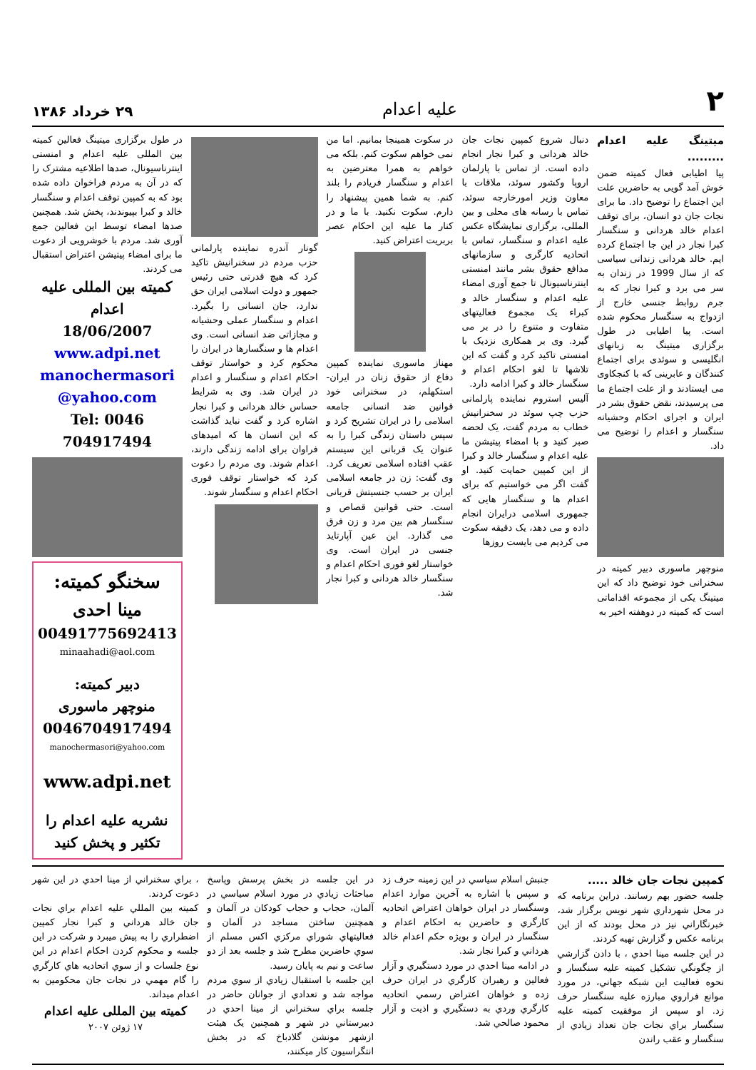۲ علیه اعدام ۲۹ خرداد ۱۳۸۶
میتینگ علیه اعدام .........
پیا اطیابی فعال کمیته ضمن خوش آمد گویی به حاضرین علت این اجتماع را توضیح داد. ما برای نجات جان دو انسان، برای توقف اعدام خالد هردانی و سنگسار کبرا نجار در این جا اجتماع کرده ایم. خالد هردانی زندانی سیاسی که از سال 1999 در زندان به سر می برد و کبرا نجار که به جرم روابط جنسی خارج از ازدواج به سنگسار محکوم شده است. پیا اطیابی در طول برگزاری میتینگ به زبانهای انگلیسی و سوئدی برای اجتماع کنندگان و عابرینی که با کنجکاوی می ایستادند و از علت اجتماع ما می پرسیدند، نقض حقوق بشر در ایران و اجرای احکام وحشیانه سنگسار و اعدام را توضیح می داد.
منوچهر ماسوری دبیر کمیته در سخنرانی خود توضیح داد که این میتینگ یکی از مجموعه اقداماتی است که کمیته در دوهفته اخیر به
دنبال شروع کمپین نجات جان خالد هردانی و کبرا نجار انجام داده است. از تماس با پارلمان اروپا وکشور سوئد، ملاقات با معاون وزیر امورخارجه سوئد، تماس با رسانه های محلی و بین المللی، برگزاری نمایشگاه عکس علیه اعدام و سنگسار، تماس با اتحادیه کارگری و سازمانهای مدافع حقوق بشر مانند امنستی اینترناسیونال تا جمع آوری امضاء علیه اعدام و سنگسار خالد و کبراء یک مجموع فعالیتهای متفاوت و متنوع را در بر می گیرد. وی بر همکاری نزدیک با امنستی تاکید کرد و گفت که این تلاشها تا لغو احکام اعدام و سنگسار خالد و کبرا ادامه دارد.
آلیس استروم نماینده پارلمانی حزب چپ سوئد در سخنرانیش خطاب به مردم گفت، یک لحضه صبر کنید و با امضاء پیتیشن ما علیه اعدام و سنگسار خالد و کبرا از این کمپین حمایت کنید. او گفت اگر می خواستیم که برای اعدام ها و سنگسار هایی که جمهوری اسلامی درایران انجام داده و می دهد، یک دقیقه سکوت می کردیم می بایست روزها
در سکوت همینجا بمانیم. اما من نمی خواهم سکوت کنم. بلکه می خواهم به همرا معترضین به اعدام و سنگسار فریادم را بلند کنم. به شما همین پیشنهاد را دارم. سکوت نکنید. با ما و در کنار ما علیه این احکام عصر بربریت اعتراض کنید.
مهناز ماسوری نماینده کمپین دفاع از حقوق زنان در ایران- استکهلم، در سخنرانی خود قوانین ضد انسانی جامعه اسلامی را در ایران تشریح کرد و سپس داستان زندگی کبرا را به عنوان یک قربانی این سیستم عقب افتاده اسلامی تعریف کرد. وی گفت: زن در جامعه اسلامی ایران بر حسب جنسیتش قربانی است. حتی قوانین قصاص و سنگسار هم بین مرد و زن فرق می گذارد. این عین آپارتاید جنسی در ایران است. وی خواستار لغو فوری احکام اعدام و سنگسار خالد هردانی و کبرا نجار شد.
گونار آندره نماینده پارلمانی حزب مردم در سخنرانیش تاکید کرد که هیچ قدرتی حتی رئیس جمهور و دولت اسلامی ایران حق ندارد، جان انسانی را بگیرد. اعدام و سنگسار عملی وحشیانه و مجازاتی ضد انسانی است. وی اعدام ها و سنگسارها در ایران را محکوم کرد و خواستار توقف احکام اعدام و سنگسار و اعدام در ایران شد. وی به شرایط حساس خالد هردانی و کبرا نجار اشاره کرد و گفت نباید گذاشت که این انسان ها که امیدهای فراوان برای ادامه زندگی دارند، اعدام شوند. وی مردم را دعوت کرد که خواستار توقف فوری احکام اعدام و سنگسار شوند.
در طول برگزاری میتینگ فعالین کمیته بین المللی علیه اعدام و امنستی اینترناسیونال، صدها اطلاعیه مشترک را که در آن به مردم فراخوان داده شده بود که به کمپین توقف اعدام و سنگسار خالد و کبرا بپیوندند، پخش شد. همچنین صدها امضاء توسط این فعالین جمع آوری شد. مردم با خوشرویی از دعوت ما برای امضاء پیتیشن اعتراض استقبال می کردند.
کمیته بین المللی علیه اعدام
18/06/2007
www.adpi.net
manochermasori @yahoo.com
Tel: 0046 704917494
سخنگو کمیته:
مینا احدی
00491775692413
minaahadi@aol.com
دبیر کمیته:
منوچهر ماسوری
0046704917494
manochermasori@yahoo.com
www.adpi.net
نشریه علیه اعدام را تکثیر و پخش کنید
کمپین نجات جان خالد .....
جلسه حضور بهم رسانند. دراین برنامه که در محل شهرداري شهر نويس برگزار شد، خبرنگاراني نيز در محل بودند که از اين برنامه عکس و گزارش تهيه کردند.
در اين جلسه مينا احدي ، با دادن گزارشي از چگونگي تشکيل کميته عليه سنگسار و نحوه فعاليت اين شبکه جهاني، در مورد موانع فراروي مبارزه عليه سنگسار حرف زد. او سپس از موفقيت کميته عليه سنگسار براي نجات جان تعداد زيادي از سنگسار و عقب راندن
جنبش اسلام سياسي در اين زمينه حرف زد و سپس با اشاره به آخرين موارد اعدام وسنگسار در ايران خواهان اعتراض اتحاديه کارگري و حاضرين به احکام اعدام و سنگسار در ايران و بويژه حکم اعدام خالد هرداني و کبرا نجار شد.
در ادامه مينا احدي در مورد دستگيري و آزار فعالين و رهبران کارگري در ايران حرف زده و خواهان اعتراض رسمي اتحاديه کارگري وردي به دستگيري و اذيت و آزار محمود صالحي شد.
در اين جلسه در بخش پرسش وپاسخ مباحثات زيادي در مورد اسلام سياسي در آلمان، حجاب و حجاب کودکان در آلمان و همچنين ساختن مساجد در آلمان و فعاليتهاي شوراي مرکزي اکس مسلم از سوي حاضرين مطرح شد و جلسه بعد از دو ساعت و نيم به پايان رسيد.
اين جلسه با استقبال زيادي از سوي مردم مواجه شد و تعدادي از جوانان حاضر در جلسه براي سخنراني از مينا احدي در دبيرستاني در شهر و همچنين يک هيئت ازشهر مونشن گلادباخ که در بخش انتگراسيون کار ميکنند،
، براي سخنراني از مينا احدي در اين شهر دعوت کردند.
کميته بين المللي عليه اعدام براي نجات جان خالد هرداني و کبرا نجار کمپين اضطراري را به پيش ميبرد و شرکت در اين جلسه و محکوم کردن احکام اعدام در اين نوع جلسات و از سوي اتحاديه هاي کارگري را گام مهمي در نجات جان محکومين به اعدام ميداند.
کمیته بین المللی علیه اعدام
۱۷ ژوئن ۲۰۰۷